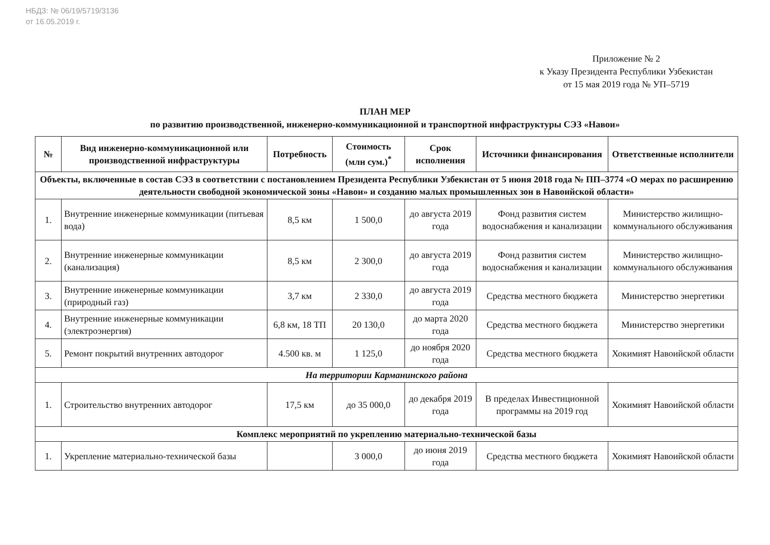НБДЗ: № 06/19/5719/3136
от 16.05.2019 г.
Приложение № 2
к Указу Президента Республики Узбекистан
от 15 мая 2019 года № УП–5719
ПЛАН МЕР
по развитию производственной, инженерно-коммуникационной и транспортной инфраструктуры СЭЗ «Навои»
| № | Вид инженерно-коммуникационной или производственной инфраструктуры | Потребность | Стоимость (млн сум.)<sup>*</sup> | Срок исполнения | Источники финансирования | Ответственные исполнители |
| --- | --- | --- | --- | --- | --- | --- |
| Объекты, включенные в состав СЭЗ в соответствии с постановлением Президента Республики Узбекистан от 5 июня 2018 года № ПП–3774 «О мерах по расширению деятельности свободной экономической зоны «Навои» и созданию малых промышленных зон в Навоийской области» | | | | | | |
| 1. | Внутренние инженерные коммуникации (питьевая вода) | 8,5 км | 1 500,0 | до августа 2019 года | Фонд развития систем водоснабжения и канализации | Министерство жилищно-коммунального обслуживания |
| 2. | Внутренние инженерные коммуникации (канализация) | 8,5 км | 2 300,0 | до августа 2019 года | Фонд развития систем водоснабжения и канализации | Министерство жилищно-коммунального обслуживания |
| 3. | Внутренние инженерные коммуникации (природный газ) | 3,7 км | 2 330,0 | до августа 2019 года | Средства местного бюджета | Министерство энергетики |
| 4. | Внутренние инженерные коммуникации (электроэнергия) | 6,8 км, 18 ТП | 20 130,0 | до марта 2020 года | Средства местного бюджета | Министерство энергетики |
| 5. | Ремонт покрытий внутренних автодорог | 4.500 кв. м | 1 125,0 | до ноября 2020 года | Средства местного бюджета | Хокимият Навоийской области |
| На территории Карманинского района | | | | | | |
| 1. | Строительство внутренних автодорог | 17,5 км | до 35 000,0 | до декабря 2019 года | В пределах Инвестиционной программы на 2019 год | Хокимият Навоийской области |
| Комплекс мероприятий по укреплению материально-технической базы | | | | | | |
| 1. | Укрепление материально-технической базы | | 3 000,0 | до июня 2019 года | Средства местного бюджета | Хокимият Навоийской области |